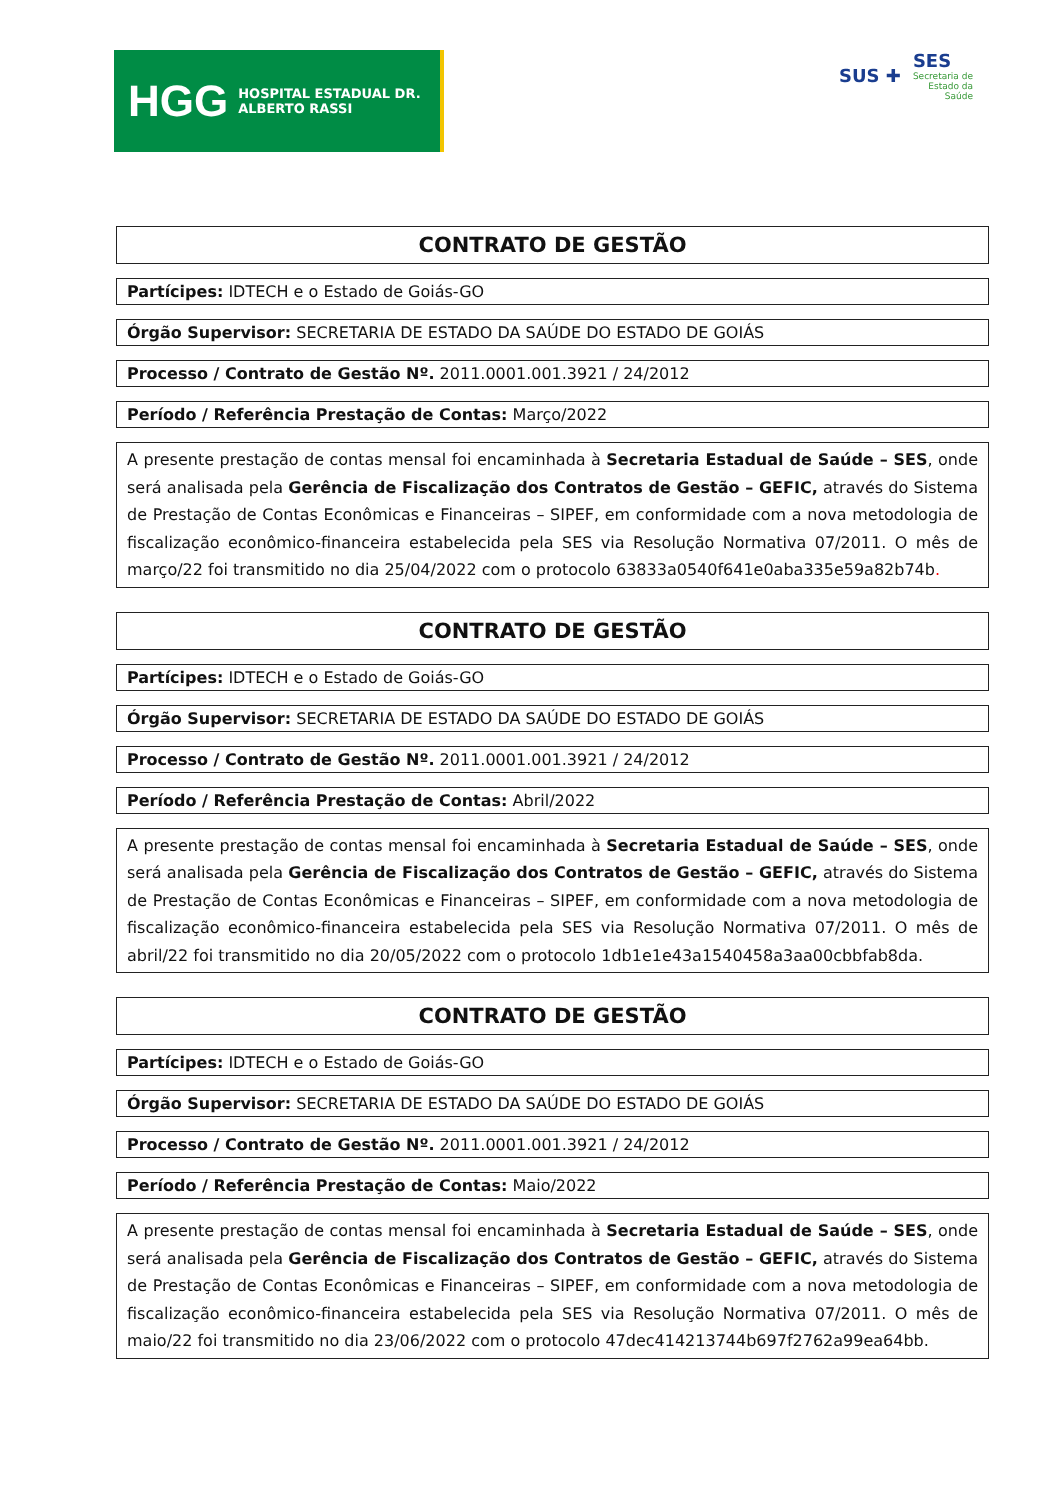HGG HOSPITAL ESTADUAL DR. ALBERTO RASSI
SUS ✚ SES
Secretaria de
Estado da
Saúde
CONTRATO DE GESTÃO
Partícipes: IDTECH e o Estado de Goiás-GO
Órgão Supervisor: SECRETARIA DE ESTADO DA SAÚDE DO ESTADO DE GOIÁS
Processo / Contrato de Gestão Nº. 2011.0001.001.3921 / 24/2012
Período / Referência Prestação de Contas: Março/2022
A presente prestação de contas mensal foi encaminhada à Secretaria Estadual de Saúde – SES, onde será analisada pela Gerência de Fiscalização dos Contratos de Gestão – GEFIC, através do Sistema de Prestação de Contas Econômicas e Financeiras – SIPEF, em conformidade com a nova metodologia de fiscalização econômico-financeira estabelecida pela SES via Resolução Normativa 07/2011. O mês de março/22 foi transmitido no dia 25/04/2022 com o protocolo 63833a0540f641e0aba335e59a82b74b.
CONTRATO DE GESTÃO
Partícipes: IDTECH e o Estado de Goiás-GO
Órgão Supervisor: SECRETARIA DE ESTADO DA SAÚDE DO ESTADO DE GOIÁS
Processo / Contrato de Gestão Nº. 2011.0001.001.3921 / 24/2012
Período / Referência Prestação de Contas: Abril/2022
A presente prestação de contas mensal foi encaminhada à Secretaria Estadual de Saúde – SES, onde será analisada pela Gerência de Fiscalização dos Contratos de Gestão – GEFIC, através do Sistema de Prestação de Contas Econômicas e Financeiras – SIPEF, em conformidade com a nova metodologia de fiscalização econômico-financeira estabelecida pela SES via Resolução Normativa 07/2011. O mês de abril/22 foi transmitido no dia 20/05/2022 com o protocolo 1db1e1e43a1540458a3aa00cbbfab8da.
CONTRATO DE GESTÃO
Partícipes: IDTECH e o Estado de Goiás-GO
Órgão Supervisor: SECRETARIA DE ESTADO DA SAÚDE DO ESTADO DE GOIÁS
Processo / Contrato de Gestão Nº. 2011.0001.001.3921 / 24/2012
Período / Referência Prestação de Contas: Maio/2022
A presente prestação de contas mensal foi encaminhada à Secretaria Estadual de Saúde – SES, onde será analisada pela Gerência de Fiscalização dos Contratos de Gestão – GEFIC, através do Sistema de Prestação de Contas Econômicas e Financeiras – SIPEF, em conformidade com a nova metodologia de fiscalização econômico-financeira estabelecida pela SES via Resolução Normativa 07/2011. O mês de maio/22 foi transmitido no dia 23/06/2022 com o protocolo 47dec414213744b697f2762a99ea64bb.